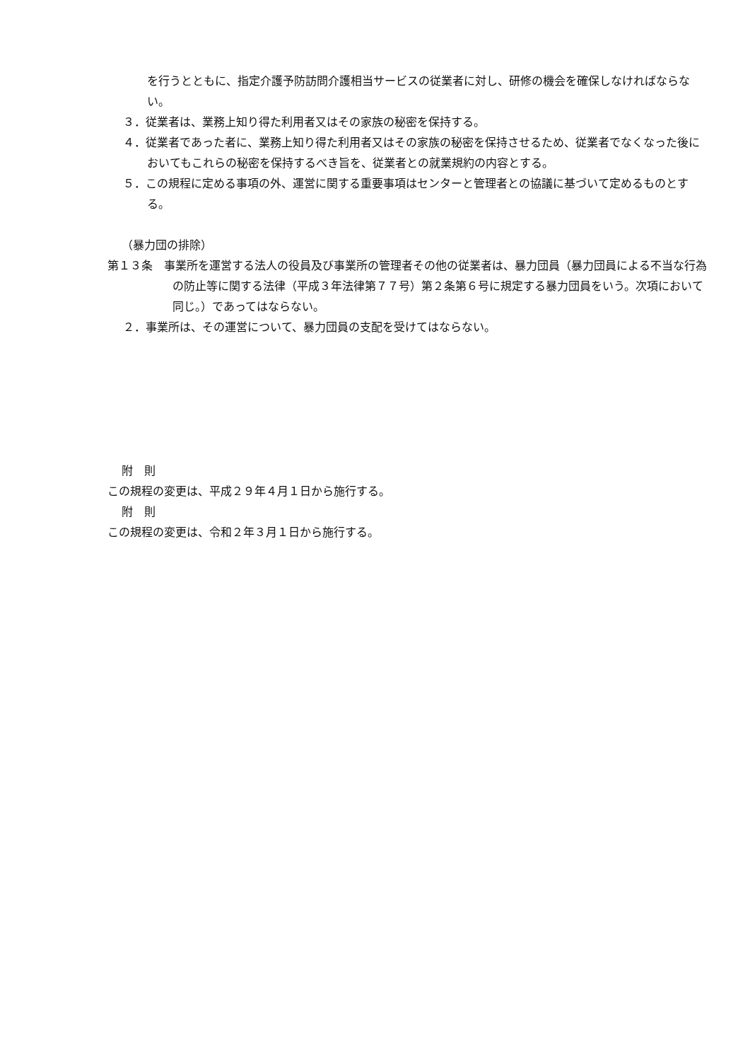を行うとともに、指定介護予防訪問介護相当サービスの従業者に対し、研修の機会を確保しなければならない。
３．従業者は、業務上知り得た利用者又はその家族の秘密を保持する。
４．従業者であった者に、業務上知り得た利用者又はその家族の秘密を保持させるため、従業者でなくなった後においてもこれらの秘密を保持するべき旨を、従業者との就業規約の内容とする。
５．この規程に定める事項の外、運営に関する重要事項はセンターと管理者との協議に基づいて定めるものとする。
（暴力団の排除）
第１３条　事業所を運営する法人の役員及び事業所の管理者その他の従業者は、暴力団員（暴力団員による不当な行為の防止等に関する法律（平成３年法律第７７号）第２条第６号に規定する暴力団員をいう。次項において同じ。）であってはならない。
２．事業所は、その運営について、暴力団員の支配を受けてはならない。
附　則
この規程の変更は、平成２９年４月１日から施行する。
附　則
この規程の変更は、令和２年３月１日から施行する。